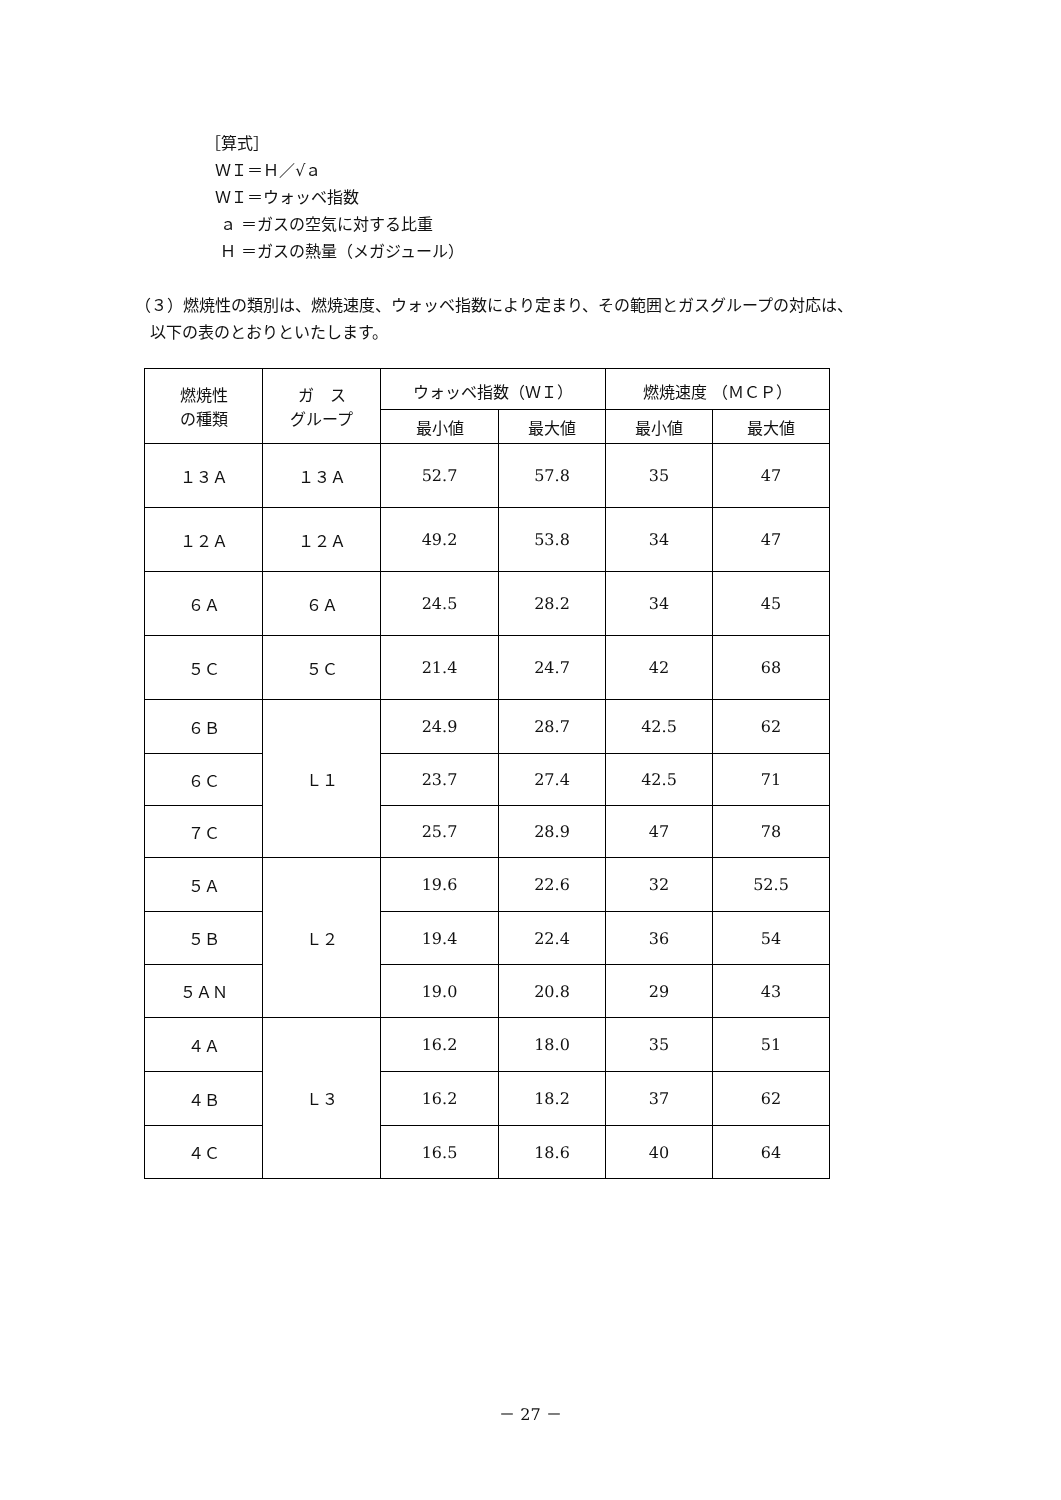［算式］
ＷＩ＝Ｈ／√ａ
ＷＩ＝ウォッベ指数
ａ ＝ガスの空気に対する比重
Ｈ ＝ガスの熱量（メガジュール）
（３）燃焼性の類別は、燃焼速度、ウォッベ指数により定まり、その範囲とガスグループの対応は、
以下の表のとおりといたします。
| 燃焼性 の種類 | ガ ス グループ | ウォッベ指数（ＷＩ） | | 燃焼速度 （ＭＣＰ） | |
| --- | --- | --- | --- | --- | --- |
| | | 最小値 | 最大値 | 最小値 | 最大値 |
| １３Ａ | １３Ａ | 52.7 | 57.8 | 35 | 47 |
| １２Ａ | １２Ａ | 49.2 | 53.8 | 34 | 47 |
| ６Ａ | ６Ａ | 24.5 | 28.2 | 34 | 45 |
| ５Ｃ | ５Ｃ | 21.4 | 24.7 | 42 | 68 |
| ６Ｂ | Ｌ１ | 24.9 | 28.7 | 42.5 | 62 |
| ６Ｃ | | 23.7 | 27.4 | 42.5 | 71 |
| ７Ｃ | | 25.7 | 28.9 | 47 | 78 |
| ５Ａ | Ｌ２ | 19.6 | 22.6 | 32 | 52.5 |
| ５Ｂ | | 19.4 | 22.4 | 36 | 54 |
| ５ＡＮ | | 19.0 | 20.8 | 29 | 43 |
| ４Ａ | Ｌ３ | 16.2 | 18.0 | 35 | 51 |
| ４Ｂ | | 16.2 | 18.2 | 37 | 62 |
| ４Ｃ | | 16.5 | 18.6 | 40 | 64 |
－ 27 －